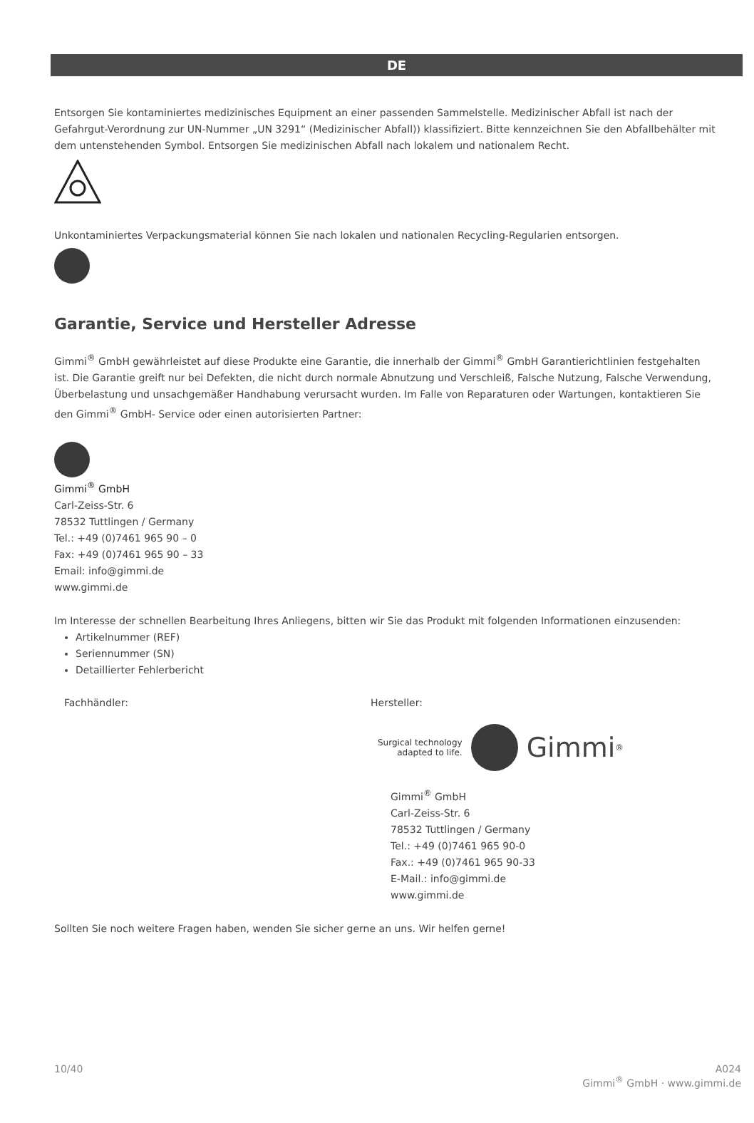DE
Entsorgen Sie kontaminiertes medizinisches Equipment an einer passenden Sammelstelle. Medizinischer Abfall ist nach der Gefahrgut-Verordnung zur UN-Nummer „UN 3291“ (Medizinischer Abfall)) klassifiziert. Bitte kennzeichnen Sie den Abfallbehälter mit dem untenstehenden Symbol. Entsorgen Sie medizinischen Abfall nach lokalem und nationalem Recht.
Unkontaminiertes Verpackungsmaterial können Sie nach lokalen und nationalen Recycling-Regularien entsorgen.
Garantie, Service und Hersteller Adresse
Gimmi<sup>®</sup> GmbH gewährleistet auf diese Produkte eine Garantie, die innerhalb der Gimmi<sup>®</sup> GmbH Garantierichtlinien festgehalten ist. Die Garantie greift nur bei Defekten, die nicht durch normale Abnutzung und Verschleiß, Falsche Nutzung, Falsche Verwendung, Überbelastung und unsachgemäßer Handhabung verursacht wurden. Im Falle von Reparaturen oder Wartungen, kontaktieren Sie den Gimmi<sup>®</sup> GmbH- Service oder einen autorisierten Partner:
Gimmi<sup>®</sup> GmbH
Carl-Zeiss-Str. 6
78532 Tuttlingen / Germany
Tel.: +49 (0)7461 965 90 – 0
Fax: +49 (0)7461 965 90 – 33
Email: info@gimmi.de
www.gimmi.de
Im Interesse der schnellen Bearbeitung Ihres Anliegens, bitten wir Sie das Produkt mit folgenden Informationen einzusenden:
Artikelnummer (REF)
Seriennummer (SN)
Detaillierter Fehlerbericht
Fachhändler: Hersteller:
Surgical technology
adapted to life.
Gimmi<sup>®</sup>
Gimmi<sup>®</sup> GmbH
Carl-Zeiss-Str. 6
78532 Tuttlingen / Germany
Tel.: +49 (0)7461 965 90-0
Fax.: +49 (0)7461 965 90-33
E-Mail.: info@gimmi.de
www.gimmi.de
Sollten Sie noch weitere Fragen haben, wenden Sie sicher gerne an uns. Wir helfen gerne!
10/40 A024
Gimmi<sup>®</sup> GmbH · www.gimmi.de